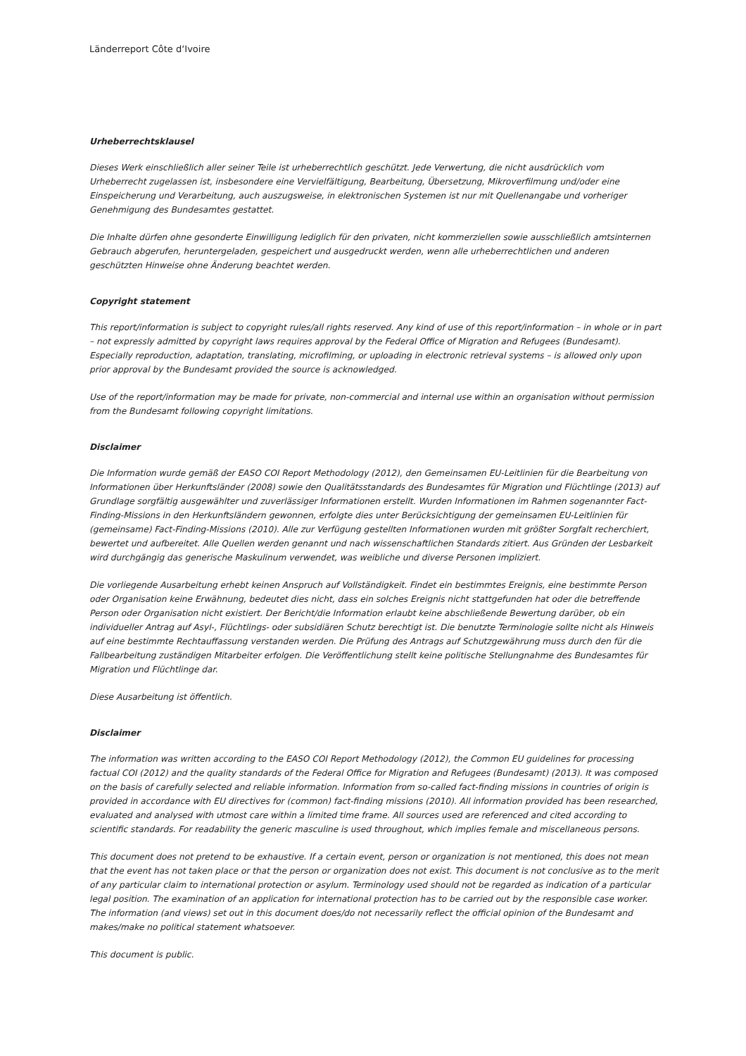Länderreport Côte d‘Ivoire
Urheberrechtsklausel
Dieses Werk einschließlich aller seiner Teile ist urheberrechtlich geschützt. Jede Verwertung, die nicht ausdrücklich vom Urheberrecht zugelassen ist, insbesondere eine Vervielfältigung, Bearbeitung, Übersetzung, Mikroverfilmung und/oder eine Einspeicherung und Verarbeitung, auch auszugsweise, in elektronischen Systemen ist nur mit Quellenangabe und vorheriger Genehmigung des Bundesamtes gestattet.
Die Inhalte dürfen ohne gesonderte Einwilligung lediglich für den privaten, nicht kommerziellen sowie ausschließlich amtsinternen Gebrauch abgerufen, heruntergeladen, gespeichert und ausgedruckt werden, wenn alle urheberrechtlichen und anderen geschützten Hinweise ohne Änderung beachtet werden.
Copyright statement
This report/information is subject to copyright rules/all rights reserved. Any kind of use of this report/information – in whole or in part – not expressly admitted by copyright laws requires approval by the Federal Office of Migration and Refugees (Bundesamt). Especially reproduction, adaptation, translating, microfilming, or uploading in electronic retrieval systems – is allowed only upon prior approval by the Bundesamt provided the source is acknowledged.
Use of the report/information may be made for private, non-commercial and internal use within an organisation without permission from the Bundesamt following copyright limitations.
Disclaimer
Die Information wurde gemäß der EASO COI Report Methodology (2012), den Gemeinsamen EU-Leitlinien für die Bearbeitung von Informationen über Herkunftsländer (2008) sowie den Qualitätsstandards des Bundesamtes für Migration und Flüchtlinge (2013) auf Grundlage sorgfältig ausgewählter und zuverlässiger Informationen erstellt. Wurden Informationen im Rahmen sogenannter Fact-Finding-Missions in den Herkunftsländern gewonnen, erfolgte dies unter Berücksichtigung der gemeinsamen EU-Leitlinien für (gemeinsame) Fact-Finding-Missions (2010). Alle zur Verfügung gestellten Informationen wurden mit größter Sorgfalt recherchiert, bewertet und aufbereitet. Alle Quellen werden genannt und nach wissenschaftlichen Standards zitiert. Aus Gründen der Lesbarkeit wird durchgängig das generische Maskulinum verwendet, was weibliche und diverse Personen impliziert.
Die vorliegende Ausarbeitung erhebt keinen Anspruch auf Vollständigkeit. Findet ein bestimmtes Ereignis, eine bestimmte Person oder Organisation keine Erwähnung, bedeutet dies nicht, dass ein solches Ereignis nicht stattgefunden hat oder die betreffende Person oder Organisation nicht existiert. Der Bericht/die Information erlaubt keine abschließende Bewertung darüber, ob ein individueller Antrag auf Asyl-, Flüchtlings- oder subsidiären Schutz berechtigt ist. Die benutzte Terminologie sollte nicht als Hinweis auf eine bestimmte Rechtauffassung verstanden werden. Die Prüfung des Antrags auf Schutzgewährung muss durch den für die Fallbearbeitung zuständigen Mitarbeiter erfolgen. Die Veröffentlichung stellt keine politische Stellungnahme des Bundesamtes für Migration und Flüchtlinge dar.
Diese Ausarbeitung ist öffentlich.
Disclaimer
The information was written according to the EASO COI Report Methodology (2012), the Common EU guidelines for processing factual COI (2012) and the quality standards of the Federal Office for Migration and Refugees (Bundesamt) (2013). It was composed on the basis of carefully selected and reliable information. Information from so-called fact-finding missions in countries of origin is provided in accordance with EU directives for (common) fact-finding missions (2010). All information provided has been researched, evaluated and analysed with utmost care within a limited time frame. All sources used are referenced and cited according to scientific standards. For readability the generic masculine is used throughout, which implies female and miscellaneous persons.
This document does not pretend to be exhaustive. If a certain event, person or organization is not mentioned, this does not mean that the event has not taken place or that the person or organization does not exist. This document is not conclusive as to the merit of any particular claim to international protection or asylum. Terminology used should not be regarded as indication of a particular legal position. The examination of an application for international protection has to be carried out by the responsible case worker. The information (and views) set out in this document does/do not necessarily reflect the official opinion of the Bundesamt and makes/make no political statement whatsoever.
This document is public.